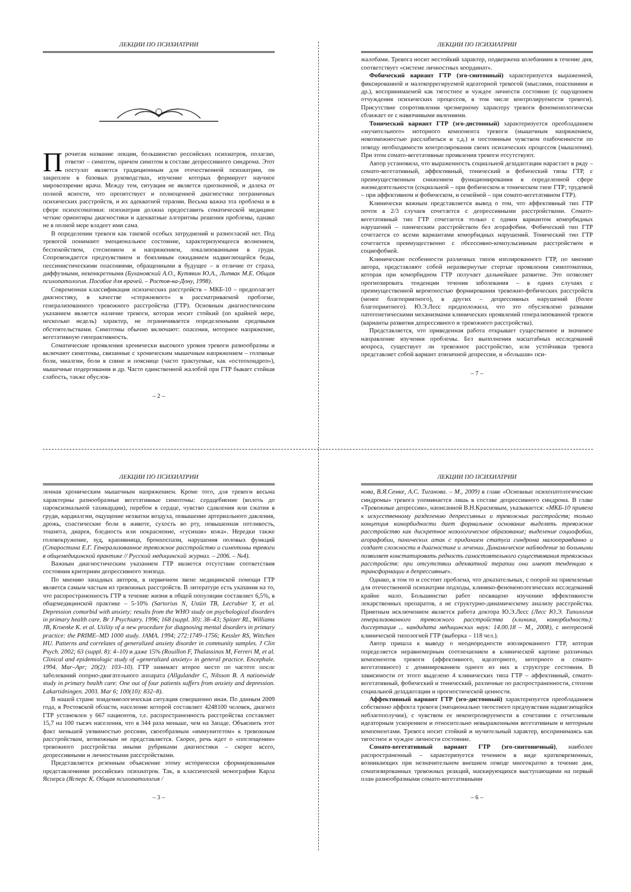ЛЕКЦИИ ПО ПСИХИАТРИИ
Прочитав название лекции, большинство российских психиатров, полагаю, ответят – симптом, причем симптом в составе депрессивного синдрома. Этот постулат является традиционным для отечественной психиатрии, он закреплен в базовых руководствах, изучение которых формирует научное мировоззрение врача. Между тем, ситуация не является однозначной, и далека от полной ясности, что препятствует и полноценной диагностике пограничных психических расстройств, и их адекватной терапии. Весьма важна эта проблема и в сфере психосоматики: психиатрия должна предоставить соматической медицине четкие ориентиры диагностики и адекватные алгоритмы решения проблемы, однако не в полной мере владеет ими сама.
В определении тревоги как таковой особых затруднений и разногласий нет. Под тревогой понимают эмоциональное состояние, характеризующееся волнением, беспокойством, стеснением и напряжением, локализованными в груди. Сопровождается предчувствием и боязливым ожиданием надвигающейся беды, пессимистическими опасениями, обращенными в будущее – в отличие от страха, диффузными, неконкретными (Бухановский А.О., Кутявин Ю.А., Литвак М.Е. Общая психопатология. Пособие для врачей. – Ростов-на-Дону, 1998).
Современная классификация психических расстройств – МКБ-10 – предполагает диагностику, в качестве «стержневого» в рассматриваемой проблеме, генерализованного тревожного расстройства (ГТР). Основным диагностическим указанием является наличие тревоги, которая носит стойкий (по крайней мере, несколько недель) характер, не ограничивается определенными средовыми обстоятельствами. Симптомы обычно включают: опасения, моторное напряжение, вегетативную гиперактивность.
Соматические проявления хронически высокого уровня тревоги разнообразны и включают симптомы, связанные с хроническим мышечным напряжением – головные боли, миалгии, боли в спине и пояснице (часто трактуемые, как «остеохондроз»), мышечные подергивания и др. Часто единственной жалобой при ГТР бывает стойкая слабость, также обуслов-
– 2 –
ЛЕКЦИИ ПО ПСИХИАТРИИ
жалобами. Тревога носит нестойкий характер, подвержена колебаниям в течение дня, соответствует «системе личностных координат».
Фобический вариант ГТР (эго-синтонный) характеризуется выраженной, фиксированной и малокоррегируемой идеаторной тревогой (мыслями, опасениями и др.), воспринимаемой как тягостное и чуждое личности состояние (с ощущением отчуждения психических процессов, в том числе контролируемости тревоги). Присутствие сопротивления чрезмерному характеру тревоги феноменологически сближает ее с навязчивыми явлениями.
Тонический вариант ГТР (эго-дистонный) характеризуется преобладанием «мучительного» моторного компонента тревоги (мышечным напряжением, невозможностью расслабиться и т.д.) и постоянным чувством озабоченности по поводу необходимости контролирования своих психических процессов (мышления). При этом сомато-вегетативные проявления тревоги отсутствуют.
Автор установила, что выраженность социальной дезадаптации нарастает в ряду – сомато-вегетативный, аффективный, тонический и фобический типы ГТР, с преимущественным снижением функционирования в определенной сфере жизнедеятельности (социальной – при фобическом и тоническом типе ГТР; трудовой – при аффективном и фобическом, и семейной – при сомато-вегетативном ГТР).
Клинически важным представляется вывод о том, что аффективный тип ГТР почти в 2/3 случаев сочетается с депрессивными расстройствами. Сомато-вегетативный тип ГТР сочетается только с одним вариантом коморбидных нарушений – паническим расстройством без агорафобии. Фобический тип ГТР сочетается со всеми вариантами коморбидных нарушений. Тонический тип ГТР сочетается преимущественно с обсессивно-компульсивным расстройством и социофобией.
Клинические особенности различных типов изолированного ГТР, по мнению автора, представляют собой неразвернутые стертые проявления симптоматики, которая при коморбидном ГТР получает дальнейшее развитие. Это позволяет прогнозировать тенденции течения заболевания – в одних случаях с преимущественной вероятностью формирования тревожно-фобических расстройств (менее благоприятного), в других – депрессивных нарушений (более благоприятного). Ю.Э.Лесс предположила, что это обусловлено разными патогенетическими механизмами клинических проявлений генерализованной тревоги (варианты развития депрессивного и тревожного расстройства).
Представляется, что приведенная работа открывает существенное и значимое направление изучения проблемы. Без выполнения масштабных исследований вопроса, существует ли тревожное расстройство, или устойчивая тревога представляет собой вариант атипичной депрессии, и «большая» пси-
– 7 –
ЛЕКЦИИ ПО ПСИХИАТРИИ
ленная хроническим мышечным напряжением. Кроме того, для тревоги весьма характерны разнообразные вегетативные симптомы: сердцебиение (вплоть до пароксизмальной тахикардии), перебои в сердце, чувство сдавления или сжатия в груди, кардиалгии, ощущение нехватки воздуха, повышение артериального давления, дрожь, спастические боли в животе, сухость во рту, повышенная потливость, тошнота, диарея, бледность или покраснение, «гусиная» кожа». Нередки также головокружение, зуд, крапивница, бронхоспазм, нарушения половых функций (Старостина Е.Г. Генерализованное тревожное расстройство и симптомы тревоги в общемедицинской практике // Русский медицинский журнал. – 2006. – №4).
Важным диагностическим указанием ГТР является отсутствие соответствия состояния критериям депрессивного эпизода.
По мнению западных авторов, в первичном звене медицинской помощи ГТР является самым частым из тревожных расстройств. В литературе есть указания на то, что распространенность ГТР в течение жизни в общей популяции составляет 6,5%, в общемедицинской практике – 5-10% (Sartorius N, Ustün TB, Lecrubier Y, et al. Depression comorbid with anxiety: results from the WHO study on psychological disorders in primary health care. Br J Psychiatry. 1996; 168 (suppl. 30): 38–43; Spitzer RL, Williams JB, Kroenke K. et al. Utility of a new procedure for diagnosing mental disorders in primary practice: the PRIME–MD 1000 study. JAMA. 1994; 272:1749–1756; Kessler RS, Wittchen HU. Patterns and correlates of generalized anxiety disorder in community samples. J Clin Psych. 2002; 63 (suppl. 8): 4–10) и даже 15% (Rouillon F, Thalassinos M, Ferreri M, et al. Clinical and epidemiologic study of «generalized anxiety» in general practice. Encephale. 1994. Mar–Apr; 20(2): 103–10). ГТР занимает второе место по частоте после заболеваний опорно-двигательного аппарата (Allgulander C, Nilsson B. A nationwide study in primary health care: One out of four patients suffers from anxiety and depression. Lakartidningen. 2003. Mar 6; 100(10): 832–8).
В нашей стране эпидемиологическая ситуация совершенно иная. По данным 2009 года, в Ростовской области, население которой составляет 4248100 человек, диагноз ГТР установлен у 667 пациентов, т.е. распространенность расстройства составляет 15,7 на 100 тысяч населения, что в 344 раза меньше, чем на Западе. Объяснить этот факт меньшей уязвимостью россиян, своеобразным «иммунитетом» к тревожным расстройствам, возможным не представляется. Скорее, речь идет о «поглощении» тревожного расстройства иными рубриками диагностики – скорее всего, депрессивными и личностными расстройствами.
Представляется резонным объяснение этому исторически сформированными представлениями российских психиатров. Так, в классической монографии Карла Ясперса (Ясперс К. Общая психопатология /
– 3 –
ЛЕКЦИИ ПО ПСИХИАТРИИ
нова, В.Я.Семке, А.С. Тиганова. – М., 2009) в главе «Основные психопатологические синдромы» тревога упоминается лишь в составе депрессивного синдрома. В главе «Тревожные депрессии», написанной В.Н.Красновым, указывается: «МКБ-10 привела к искусственному разделению депрессивных и тревожных расстройств; только концепция коморбидности дает формальное основание выделять тревожное расстройство как дискретное нозологическое образование; выделение социофобии, агорафобии, панических атак с приданием статуса синдрома малооправданно и создает сложности в диагностике и лечении. Динамическое наблюдение за больными позволяет констатировать редкость самостоятельного существования тревожных расстройств: при отсутствии адекватной терапии они имеют тенденцию к трансформации в депрессивные».
Однако, в том то и состоит проблема, что доказательных, с опорой на приемлемые для отечественной психиатрии подходы, клинико-феноменологических исследований крайне мало. Большинство работ посвящено изучению эффективности лекарственных препаратов, а не структурно-динамическому анализу расстройства. Приятным исключением является работа доктора Ю.Э.Лесс (Лесс Ю.Э. Типология генерализованного тревожного расстройства (клиника, коморбидность): диссертация ... кандидата медицинских наук: 14.00.18 – М., 2008), с интересной клинической типологией ГТР (выборка – 118 чел.).
Автор пришла к выводу о неоднородности изолированного ГТР, которая определяется неравномерным соотношением в клинической картине различных компонентов тревоги (аффективного, идеаторного, моторного и сомато-вегетативного) с доминированием одного из них в структуре состояния. В зависимости от этого выделено 4 клинических типа ГТР – аффективный, сомато-вегетативный, фобический и тонический, различные по распространенности, степени социальной дезадаптации и прогностической ценности.
Аффективный вариант ГТР (эго-дистонный) характеризуется преобладанием собственно аффекта тревоги (эмоционально тягостного предчувствия надвигающейся неблагополучия), с чувством ее неконтролируемости в сочетании с отчетливым идеаторным ускорением и относительно невыраженными вегетативным и моторным компонентами. Тревога носит стойкий и мучительный характер, воспринимаясь как тягостное и чуждое личности состояние.
Сомато-вегетативный вариант ГТР (эго-синтоничный), наиболее распространенный – характеризуется течением в виде кратковременных, возникающих при незначительном внешнем поводе многократно в течение дня, соматизированных тревожных реакций, маскирующихся выступающими на первый план разнообразными сомато-вегетативными
– 6 –